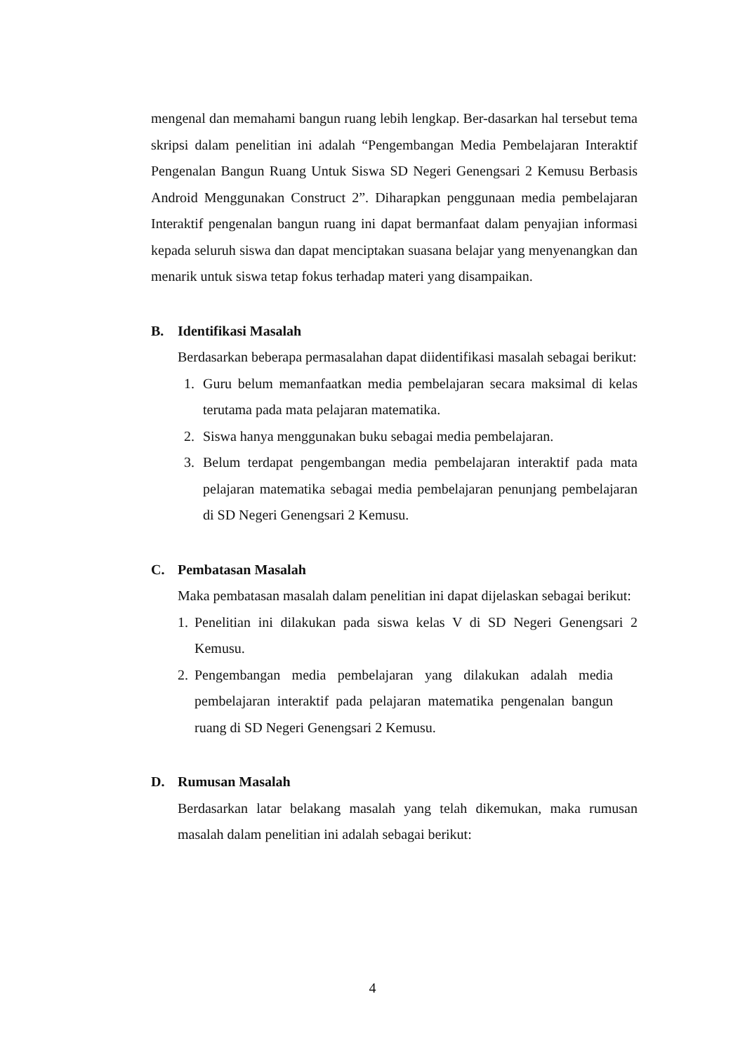mengenal dan memahami bangun ruang lebih lengkap. Ber-dasarkan hal tersebut tema skripsi dalam penelitian ini adalah “Pengembangan Media Pembelajaran Interaktif Pengenalan Bangun Ruang Untuk Siswa SD Negeri Genengsari 2 Kemusu Berbasis Android Menggunakan Construct 2”. Diharapkan penggunaan media pembelajaran Interaktif pengenalan bangun ruang ini dapat bermanfaat dalam penyajian informasi kepada seluruh siswa dan dapat menciptakan suasana belajar yang menyenangkan dan menarik untuk siswa tetap fokus terhadap materi yang disampaikan.
B. Identifikasi Masalah
Berdasarkan beberapa permasalahan dapat diidentifikasi masalah sebagai berikut:
1. Guru belum memanfaatkan media pembelajaran secara maksimal di kelas terutama pada mata pelajaran matematika.
2. Siswa hanya menggunakan buku sebagai media pembelajaran.
3. Belum terdapat pengembangan media pembelajaran interaktif pada mata pelajaran matematika sebagai media pembelajaran penunjang pembelajaran di SD Negeri Genengsari 2 Kemusu.
C. Pembatasan Masalah
Maka pembatasan masalah dalam penelitian ini dapat dijelaskan sebagai berikut:
1. Penelitian ini dilakukan pada siswa kelas V di SD Negeri Genengsari 2 Kemusu.
2. Pengembangan media pembelajaran yang dilakukan adalah media pembelajaran interaktif pada pelajaran matematika pengenalan bangun ruang di SD Negeri Genengsari 2 Kemusu.
D. Rumusan Masalah
Berdasarkan latar belakang masalah yang telah dikemukan, maka rumusan masalah dalam penelitian ini adalah sebagai berikut:
4